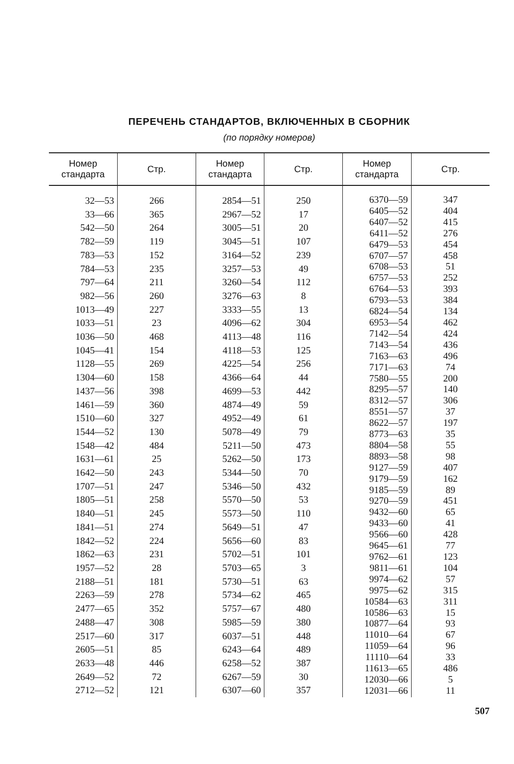ПЕРЕЧЕНЬ СТАНДАРТОВ, ВКЛЮЧЕННЫХ В СБОРНИК
(по порядку номеров)
| Номер стандарта | Стр. | Номер стандарта | Стр. | Номер стандарта | Стр. |
| --- | --- | --- | --- | --- | --- |
| 32—53 33—66 542—50 782—59 783—53 784—53 797—64 982—56 1013—49 1033—51 1036—50 1045—41 1128—55 1304—60 1437—56 1461—59 1510—60 1544—52 1548—42 1631—61 1642—50 1707—51 1805—51 1840—51 1841—51 1842—52 1862—63 1957—52 2188—51 2263—59 2477—65 2488—47 2517—60 2605—51 2633—48 2649—52 2712—52 | 266 365 264 119 152 235 211 260 227 23 468 154 269 158 398 360 327 130 484 25 243 247 258 245 274 224 231 28 181 278 352 308 317 85 446 72 121 | 2854—51 2967—52 3005—51 3045—51 3164—52 3257—53 3260—54 3276—63 3333—55 4096—62 4113—48 4118—53 4225—54 4366—64 4699—53 4874—49 4952—49 5078—49 5211—50 5262—50 5344—50 5346—50 5570—50 5573—50 5649—51 5656—60 5702—51 5703—65 5730—51 5734—62 5757—67 5985—59 6037—51 6243—64 6258—52 6267—59 6307—60 | 250 17 20 107 239 49 112 8 13 304 116 125 256 44 442 59 61 79 473 173 70 432 53 110 47 83 101 3 63 465 480 380 448 489 387 30 357 | 6370—59 6405—52 6407—52 6411—52 6479—53 6707—57 6708—53 6757—53 6764—53 6793—53 6824—54 6953—54 7142—54 7143—54 7163—63 7171—63 7580—55 8295—57 8312—57 8551—57 8622—57 8773—63 8804—58 8893—58 9127—59 9179—59 9185—59 9270—59 9432—60 9433—60 9566—60 9645—61 9762—61 9811—61 9974—62 9975—62 10584—63 10586—63 10877—64 11010—64 11059—64 11110—64 11613—65 12030—66 12031—66 | 347 404 415 276 454 458 51 252 393 384 134 462 424 436 496 74 200 140 306 37 197 35 55 98 407 162 89 451 65 41 428 77 123 104 57 315 311 15 93 67 96 33 486 5 11 |
507